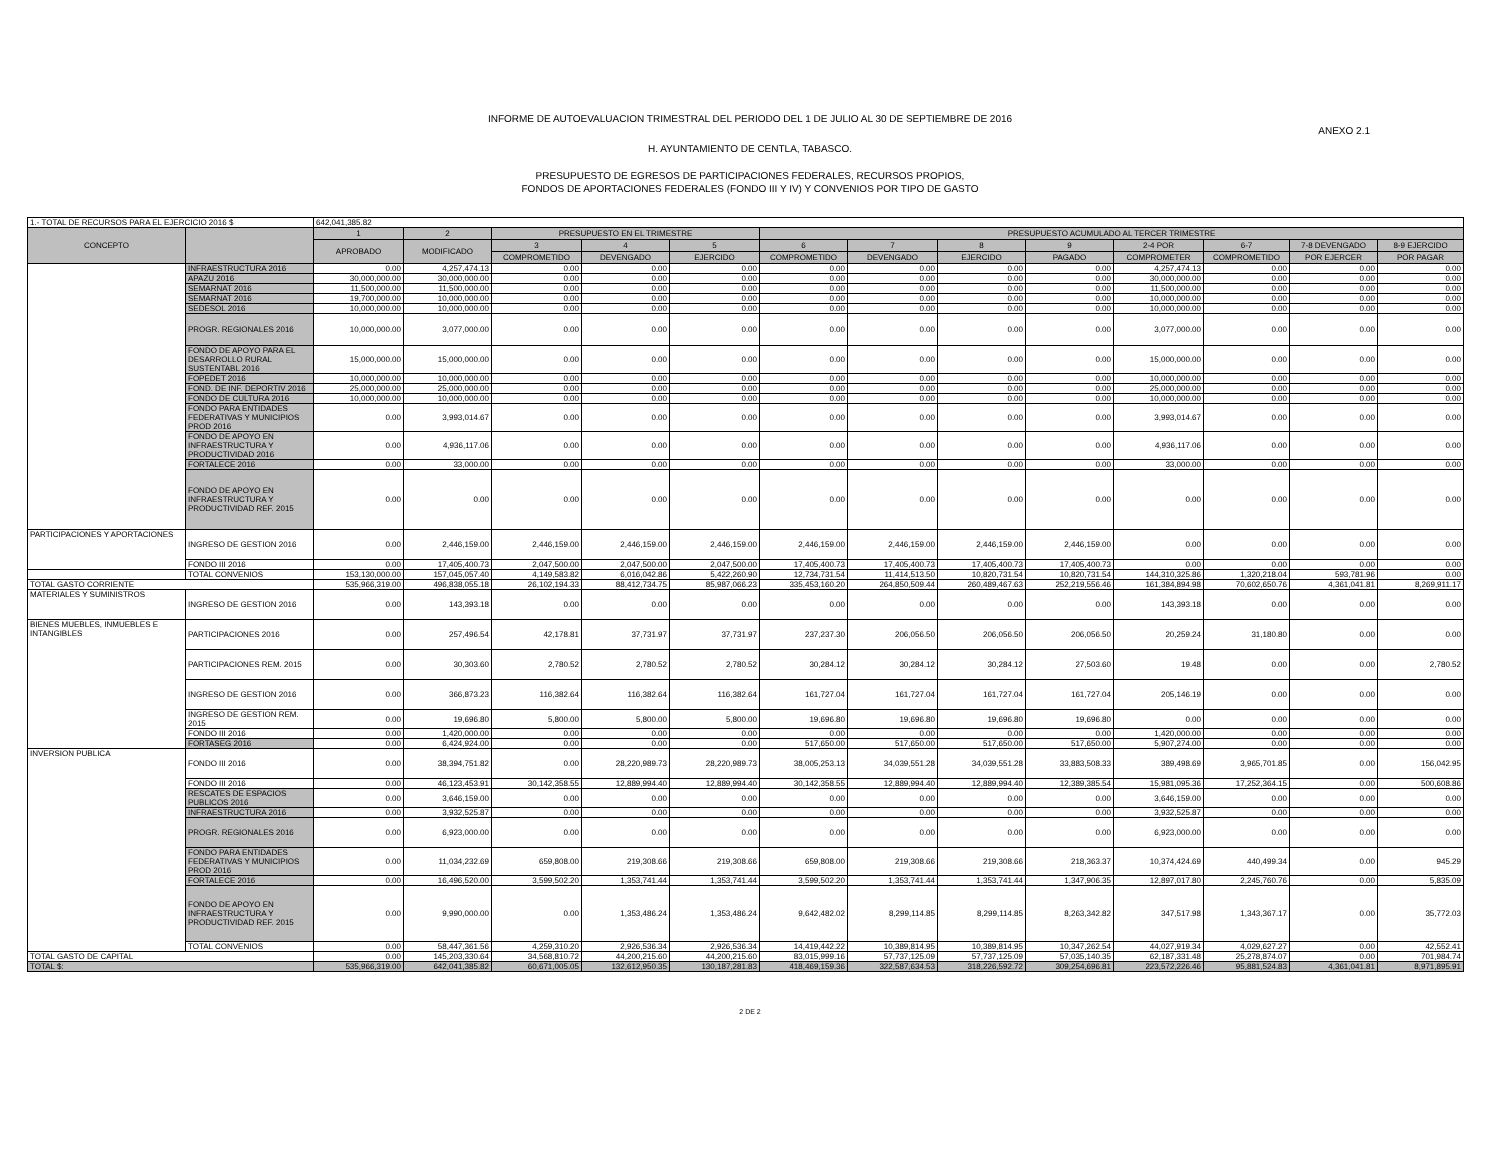INFORME DE AUTOEVALUACION TRIMESTRAL DEL PERIODO DEL 1 DE JULIO AL 30 DE SEPTIEMBRE DE 2016
ANEXO 2.1
H. AYUNTAMIENTO DE CENTLA, TABASCO.
PRESUPUESTO DE EGRESOS DE PARTICIPACIONES FEDERALES, RECURSOS PROPIOS,
FONDOS DE APORTACIONES FEDERALES (FONDO III Y IV) Y CONVENIOS POR TIPO DE GASTO
| 1.- TOTAL DE RECURSOS PARA EL EJERCICIO 2016 $ | | 642,041,385.82 | | | | | | | | | | | | |
| CONCEPTO | | 1 | 2 | PRESUPUESTO EN EL TRIMESTRE | | | PRESUPUESTO ACUMULADO AL TERCER TRIMESTRE | | | | | | | |
| | | APROBADO | MODIFICADO | 3 | 4 | 5 | 6 | 7 | 8 | 9 | 2-4 POR | 6-7 | 7-8 DEVENGADO | 8-9 EJERCIDO |
| | | | | COMPROMETIDO | DEVENGADO | EJERCIDO | COMPROMETIDO | DEVENGADO | EJERCIDO | PAGADO | COMPROMETER | COMPROMETIDO | POR EJERCER | POR PAGAR |
| | INFRAESTRUCTURA 2016 | 0.00 | 4,257,474.13 | 0.00 | 0.00 | 0.00 | 0.00 | 0.00 | 0.00 | 0.00 | 4,257,474.13 | 0.00 | 0.00 | 0.00 |
| | APAZU 2016 | 30,000,000.00 | 30,000,000.00 | 0.00 | 0.00 | 0.00 | 0.00 | 0.00 | 0.00 | 0.00 | 30,000,000.00 | 0.00 | 0.00 | 0.00 |
| | SEMARNAT 2016 | 11,500,000.00 | 11,500,000.00 | 0.00 | 0.00 | 0.00 | 0.00 | 0.00 | 0.00 | 0.00 | 11,500,000.00 | 0.00 | 0.00 | 0.00 |
| | SEMARNAT 2016 | 19,700,000.00 | 10,000,000.00 | 0.00 | 0.00 | 0.00 | 0.00 | 0.00 | 0.00 | 0.00 | 10,000,000.00 | 0.00 | 0.00 | 0.00 |
| | SEDESOL 2016 | 10,000,000.00 | 10,000,000.00 | 0.00 | 0.00 | 0.00 | 0.00 | 0.00 | 0.00 | 0.00 | 10,000,000.00 | 0.00 | 0.00 | 0.00 |
| | PROGR. REGIONALES 2016 | 10,000,000.00 | 3,077,000.00 | 0.00 | 0.00 | 0.00 | 0.00 | 0.00 | 0.00 | 0.00 | 3,077,000.00 | 0.00 | 0.00 | 0.00 |
| | FONDO DE APOYO PARA EL DESARROLLO RURAL SUSTENTABL 2016 | 15,000,000.00 | 15,000,000.00 | 0.00 | 0.00 | 0.00 | 0.00 | 0.00 | 0.00 | 0.00 | 15,000,000.00 | 0.00 | 0.00 | 0.00 |
| | FOPEDET 2016 | 10,000,000.00 | 10,000,000.00 | 0.00 | 0.00 | 0.00 | 0.00 | 0.00 | 0.00 | 0.00 | 10,000,000.00 | 0.00 | 0.00 | 0.00 |
| | FOND. DE INF. DEPORTIV 2016 | 25,000,000.00 | 25,000,000.00 | 0.00 | 0.00 | 0.00 | 0.00 | 0.00 | 0.00 | 0.00 | 25,000,000.00 | 0.00 | 0.00 | 0.00 |
| | FONDO DE CULTURA 2016 | 10,000,000.00 | 10,000,000.00 | 0.00 | 0.00 | 0.00 | 0.00 | 0.00 | 0.00 | 0.00 | 10,000,000.00 | 0.00 | 0.00 | 0.00 |
| | FONDO PARA ENTIDADES FEDERATIVAS Y MUNICIPIOS PROD 2016 | 0.00 | 3,993,014.67 | 0.00 | 0.00 | 0.00 | 0.00 | 0.00 | 0.00 | 0.00 | 3,993,014.67 | 0.00 | 0.00 | 0.00 |
| | FONDO DE APOYO EN INFRAESTRUCTURA Y PRODUCTIVIDAD 2016 | 0.00 | 4,936,117.06 | 0.00 | 0.00 | 0.00 | 0.00 | 0.00 | 0.00 | 0.00 | 4,936,117.06 | 0.00 | 0.00 | 0.00 |
| | FORTALECE 2016 | 0.00 | 33,000.00 | 0.00 | 0.00 | 0.00 | 0.00 | 0.00 | 0.00 | 0.00 | 33,000.00 | 0.00 | 0.00 | 0.00 |
| | FONDO DE APOYO EN INFRAESTRUCTURA Y PRODUCTIVIDAD REF. 2015 | 0.00 | 0.00 | 0.00 | 0.00 | 0.00 | 0.00 | 0.00 | 0.00 | 0.00 | 0.00 | 0.00 | 0.00 | 0.00 |
| PARTICIPACIONES Y APORTACIONES | INGRESO DE GESTION 2016 | 0.00 | 2,446,159.00 | 2,446,159.00 | 2,446,159.00 | 2,446,159.00 | 2,446,159.00 | 2,446,159.00 | 2,446,159.00 | 2,446,159.00 | 0.00 | 0.00 | 0.00 | 0.00 |
| | FONDO III 2016 | 0.00 | 17,405,400.73 | 2,047,500.00 | 2,047,500.00 | 2,047,500.00 | 17,405,400.73 | 17,405,400.73 | 17,405,400.73 | 17,405,400.73 | 0.00 | 0.00 | 0.00 | 0.00 |
| | TOTAL CONVENIOS | 153,130,000.00 | 157,045,057.40 | 4,149,583.82 | 6,016,042.86 | 5,422,260.90 | 12,734,731.54 | 11,414,513.50 | 10,820,731.54 | 10,820,731.54 | 144,310,325.86 | 1,320,218.04 | 593,781.96 | 0.00 |
| TOTAL GASTO CORRIENTE | | 535,966,319.00 | 496,838,055.18 | 26,102,194.33 | 88,412,734.75 | 85,987,066.23 | 335,453,160.20 | 264,850,509.44 | 260,489,467.63 | 252,219,556.46 | 161,384,894.98 | 70,602,650.76 | 4,361,041.81 | 8,269,911.17 |
| MATERIALES Y SUMINISTROS | INGRESO DE GESTION 2016 | 0.00 | 143,393.18 | 0.00 | 0.00 | 0.00 | 0.00 | 0.00 | 0.00 | 0.00 | 143,393.18 | 0.00 | 0.00 | 0.00 |
| BIENES MUEBLES, INMUEBLES E INTANGIBLES | PARTICIPACIONES 2016 | 0.00 | 257,496.54 | 42,178.81 | 37,731.97 | 37,731.97 | 237,237.30 | 206,056.50 | 206,056.50 | 206,056.50 | 20,259.24 | 31,180.80 | 0.00 | 0.00 |
| | PARTICIPACIONES REM. 2015 | 0.00 | 30,303.60 | 2,780.52 | 2,780.52 | 2,780.52 | 30,284.12 | 30,284.12 | 30,284.12 | 27,503.60 | 19.48 | 0.00 | 0.00 | 2,780.52 |
| | INGRESO DE GESTION 2016 | 0.00 | 366,873.23 | 116,382.64 | 116,382.64 | 116,382.64 | 161,727.04 | 161,727.04 | 161,727.04 | 161,727.04 | 205,146.19 | 0.00 | 0.00 | 0.00 |
| | INGRESO DE GESTION REM. 2015 | 0.00 | 19,696.80 | 5,800.00 | 5,800.00 | 5,800.00 | 19,696.80 | 19,696.80 | 19,696.80 | 19,696.80 | 0.00 | 0.00 | 0.00 | 0.00 |
| | FONDO III 2016 | 0.00 | 1,420,000.00 | 0.00 | 0.00 | 0.00 | 0.00 | 0.00 | 0.00 | 0.00 | 1,420,000.00 | 0.00 | 0.00 | 0.00 |
| | FORTASEG 2016 | 0.00 | 6,424,924.00 | 0.00 | 0.00 | 0.00 | 517,650.00 | 517,650.00 | 517,650.00 | 517,650.00 | 5,907,274.00 | 0.00 | 0.00 | 0.00 |
| INVERSION PUBLICA | FONDO III 2016 | 0.00 | 38,394,751.82 | 0.00 | 28,220,989.73 | 28,220,989.73 | 38,005,253.13 | 34,039,551.28 | 34,039,551.28 | 33,883,508.33 | 389,498.69 | 3,965,701.85 | 0.00 | 156,042.95 |
| | FONDO III 2016 | 0.00 | 46,123,453.91 | 30,142,358.55 | 12,889,994.40 | 12,889,994.40 | 30,142,358.55 | 12,889,994.40 | 12,889,994.40 | 12,389,385.54 | 15,981,095.36 | 17,252,364.15 | 0.00 | 500,608.86 |
| | RESCATES DE ESPACIOS PUBLICOS 2016 | 0.00 | 3,646,159.00 | 0.00 | 0.00 | 0.00 | 0.00 | 0.00 | 0.00 | 0.00 | 3,646,159.00 | 0.00 | 0.00 | 0.00 |
| | INFRAESTRUCTURA 2016 | 0.00 | 3,932,525.87 | 0.00 | 0.00 | 0.00 | 0.00 | 0.00 | 0.00 | 0.00 | 3,932,525.87 | 0.00 | 0.00 | 0.00 |
| | PROGR. REGIONALES 2016 | 0.00 | 6,923,000.00 | 0.00 | 0.00 | 0.00 | 0.00 | 0.00 | 0.00 | 0.00 | 6,923,000.00 | 0.00 | 0.00 | 0.00 |
| | FONDO PARA ENTIDADES FEDERATIVAS Y MUNICIPIOS PROD 2016 | 0.00 | 11,034,232.69 | 659,808.00 | 219,308.66 | 219,308.66 | 659,808.00 | 219,308.66 | 219,308.66 | 218,363.37 | 10,374,424.69 | 440,499.34 | 0.00 | 945.29 |
| | FORTALECE 2016 | 0.00 | 16,496,520.00 | 3,599,502.20 | 1,353,741.44 | 1,353,741.44 | 3,599,502.20 | 1,353,741.44 | 1,353,741.44 | 1,347,906.35 | 12,897,017.80 | 2,245,760.76 | 0.00 | 5,835.09 |
| | FONDO DE APOYO EN INFRAESTRUCTURA Y PRODUCTIVIDAD REF. 2015 | 0.00 | 9,990,000.00 | 0.00 | 1,353,486.24 | 1,353,486.24 | 9,642,482.02 | 8,299,114.85 | 8,299,114.85 | 8,263,342.82 | 347,517.98 | 1,343,367.17 | 0.00 | 35,772.03 |
| | TOTAL CONVENIOS | 0.00 | 58,447,361.56 | 4,259,310.20 | 2,926,536.34 | 2,926,536.34 | 14,419,442.22 | 10,389,814.95 | 10,389,814.95 | 10,347,262.54 | 44,027,919.34 | 4,029,627.27 | 0.00 | 42,552.41 |
| TOTAL GASTO DE CAPITAL | | 0.00 | 145,203,330.64 | 34,568,810.72 | 44,200,215.60 | 44,200,215.60 | 83,015,999.16 | 57,737,125.09 | 57,737,125.09 | 57,035,140.35 | 62,187,331.48 | 25,278,874.07 | 0.00 | 701,984.74 |
| TOTAL $: | | 535,966,319.00 | 642,041,385.82 | 60,671,005.05 | 132,612,950.35 | 130,187,281.83 | 418,469,159.36 | 322,587,634.53 | 318,226,592.72 | 309,254,696.81 | 223,572,226.46 | 95,881,524.83 | 4,361,041.81 | 8,971,895.91 |
2 DE 2